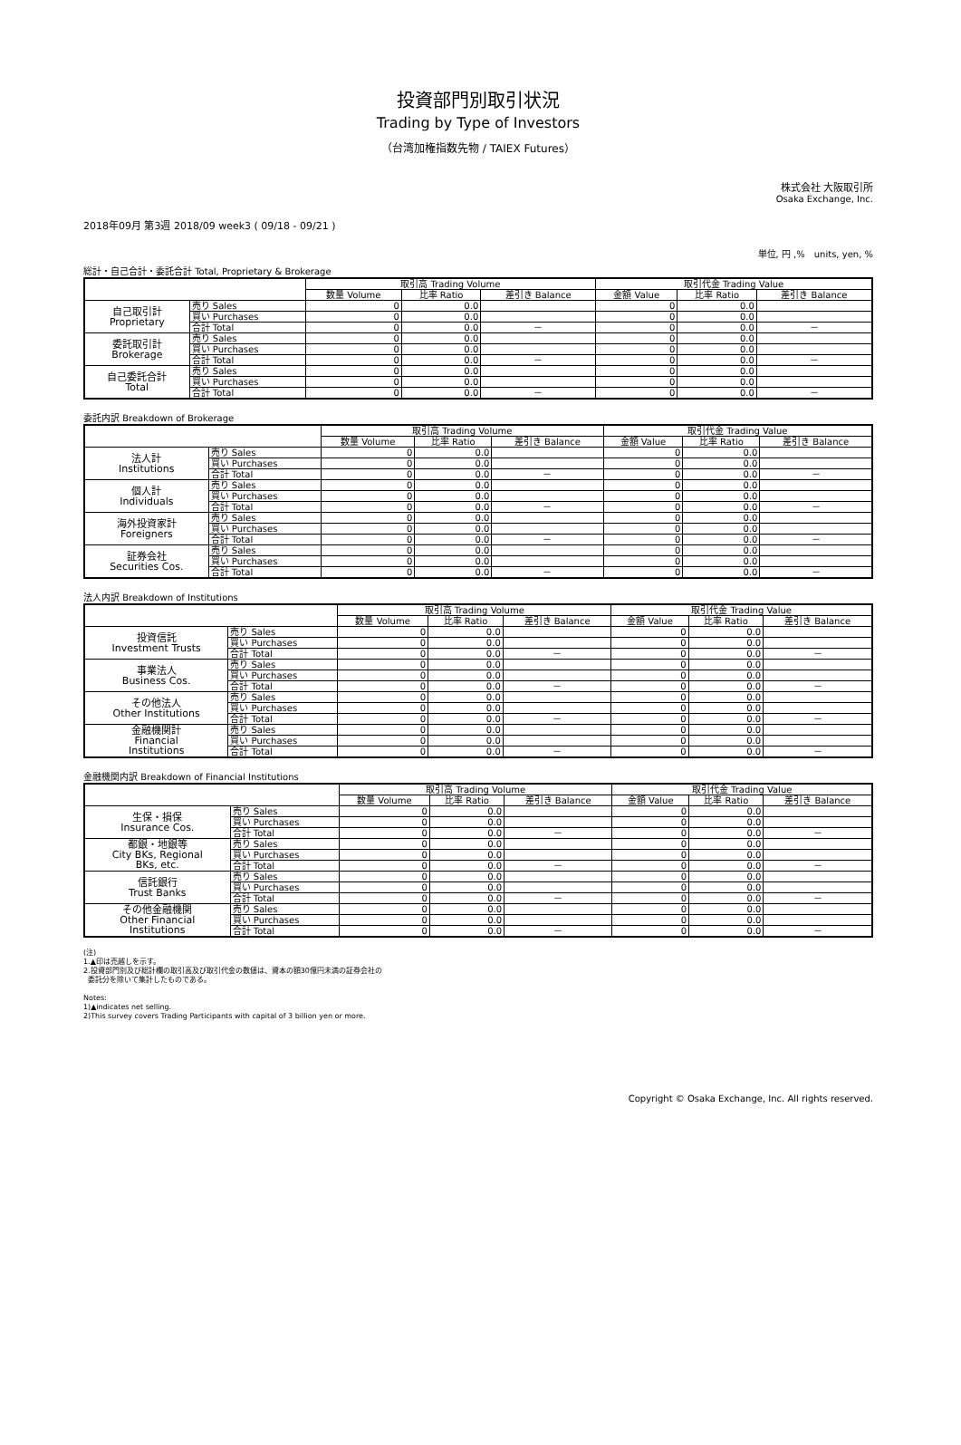投資部門別取引状況
Trading by Type of Investors
（台湾加権指数先物 / TAIEX Futures）
株式会社 大阪取引所
Osaka Exchange, Inc.
2018年09月 第3週 2018/09 week3 ( 09/18 - 09/21 )
単位, 円 ,%　units, yen, %
総計・自己合計・委託合計 Total, Proprietary & Brokerage
| | | 取引高 Trading Volume | | | 取引代金 Trading Value | | |
| --- | --- | --- | --- | --- | --- | --- | --- |
| | | 数量 Volume | 比率 Ratio | 差引き Balance | 金額 Value | 比率 Ratio | 差引き Balance |
| 自己取引計 Proprietary | 売り Sales | 0 | 0.0 | | 0 | 0.0 | |
| | 買い Purchases | 0 | 0.0 | | 0 | 0.0 | |
| | 合計 Total | 0 | 0.0 | － | 0 | 0.0 | － |
| 委託取引計 Brokerage | 売り Sales | 0 | 0.0 | | 0 | 0.0 | |
| | 買い Purchases | 0 | 0.0 | | 0 | 0.0 | |
| | 合計 Total | 0 | 0.0 | － | 0 | 0.0 | － |
| 自己委託合計 Total | 売り Sales | 0 | 0.0 | | 0 | 0.0 | |
| | 買い Purchases | 0 | 0.0 | | 0 | 0.0 | |
| | 合計 Total | 0 | 0.0 | － | 0 | 0.0 | － |
委託内訳 Breakdown of Brokerage
| | | 取引高 Trading Volume | | | 取引代金 Trading Value | | |
| --- | --- | --- | --- | --- | --- | --- | --- |
| | | 数量 Volume | 比率 Ratio | 差引き Balance | 金額 Value | 比率 Ratio | 差引き Balance |
| 法人計 Institutions | 売り Sales | 0 | 0.0 | | 0 | 0.0 | |
| | 買い Purchases | 0 | 0.0 | | 0 | 0.0 | |
| | 合計 Total | 0 | 0.0 | － | 0 | 0.0 | － |
| 個人計 Individuals | 売り Sales | 0 | 0.0 | | 0 | 0.0 | |
| | 買い Purchases | 0 | 0.0 | | 0 | 0.0 | |
| | 合計 Total | 0 | 0.0 | － | 0 | 0.0 | － |
| 海外投資家計 Foreigners | 売り Sales | 0 | 0.0 | | 0 | 0.0 | |
| | 買い Purchases | 0 | 0.0 | | 0 | 0.0 | |
| | 合計 Total | 0 | 0.0 | － | 0 | 0.0 | － |
| 証券会社 Securities Cos. | 売り Sales | 0 | 0.0 | | 0 | 0.0 | |
| | 買い Purchases | 0 | 0.0 | | 0 | 0.0 | |
| | 合計 Total | 0 | 0.0 | － | 0 | 0.0 | － |
法人内訳 Breakdown of Institutions
| | | 取引高 Trading Volume | | | 取引代金 Trading Value | | |
| --- | --- | --- | --- | --- | --- | --- | --- |
| | | 数量 Volume | 比率 Ratio | 差引き Balance | 金額 Value | 比率 Ratio | 差引き Balance |
| 投資信託 Investment Trusts | 売り Sales | 0 | 0.0 | | 0 | 0.0 | |
| | 買い Purchases | 0 | 0.0 | | 0 | 0.0 | |
| | 合計 Total | 0 | 0.0 | － | 0 | 0.0 | － |
| 事業法人 Business Cos. | 売り Sales | 0 | 0.0 | | 0 | 0.0 | |
| | 買い Purchases | 0 | 0.0 | | 0 | 0.0 | |
| | 合計 Total | 0 | 0.0 | － | 0 | 0.0 | － |
| その他法人 Other Institutions | 売り Sales | 0 | 0.0 | | 0 | 0.0 | |
| | 買い Purchases | 0 | 0.0 | | 0 | 0.0 | |
| | 合計 Total | 0 | 0.0 | － | 0 | 0.0 | － |
| 金融機関計 Financial Institutions | 売り Sales | 0 | 0.0 | | 0 | 0.0 | |
| | 買い Purchases | 0 | 0.0 | | 0 | 0.0 | |
| | 合計 Total | 0 | 0.0 | － | 0 | 0.0 | － |
金融機関内訳 Breakdown of Financial Institutions
| | | 取引高 Trading Volume | | | 取引代金 Trading Value | | |
| --- | --- | --- | --- | --- | --- | --- | --- |
| | | 数量 Volume | 比率 Ratio | 差引き Balance | 金額 Value | 比率 Ratio | 差引き Balance |
| 生保・損保 Insurance Cos. | 売り Sales | 0 | 0.0 | | 0 | 0.0 | |
| | 買い Purchases | 0 | 0.0 | | 0 | 0.0 | |
| | 合計 Total | 0 | 0.0 | － | 0 | 0.0 | － |
| 都銀・地銀等 City BKs, Regional BKs, etc. | 売り Sales | 0 | 0.0 | | 0 | 0.0 | |
| | 買い Purchases | 0 | 0.0 | | 0 | 0.0 | |
| | 合計 Total | 0 | 0.0 | － | 0 | 0.0 | － |
| 信託銀行 Trust Banks | 売り Sales | 0 | 0.0 | | 0 | 0.0 | |
| | 買い Purchases | 0 | 0.0 | | 0 | 0.0 | |
| | 合計 Total | 0 | 0.0 | － | 0 | 0.0 | － |
| その他金融機関 Other Financial Institutions | 売り Sales | 0 | 0.0 | | 0 | 0.0 | |
| | 買い Purchases | 0 | 0.0 | | 0 | 0.0 | |
| | 合計 Total | 0 | 0.0 | － | 0 | 0.0 | － |
(注)
1.▲印は売越しを示す。
2.投資部門別及び総計欄の取引高及び取引代金の数値は、資本の額30億円未満の証券会社の
委託分を除いて集計したものである。
Notes:
1)▲indicates net selling.
2)This survey covers Trading Participants with capital of 3 billion yen or more.
Copyright © Osaka Exchange, Inc. All rights reserved.